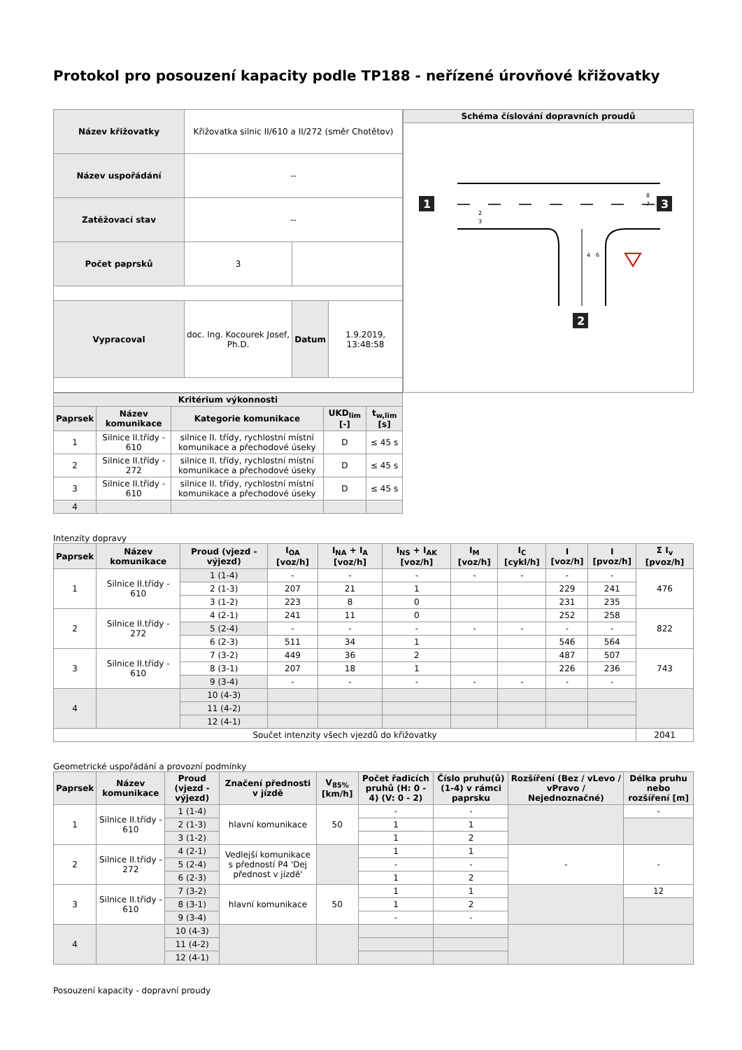Protokol pro posouzení kapacity podle TP188 - neřízené úrovňové křižovatky
| Název křižovatky | Křižovatka silnic II/610 a II/272 (směr Chotětov) | | |
| Název uspořádání | -- | | |
| Zatěžovací stav | -- | | |
| Počet paprsků | 3 | | |
| Vypracoval | doc. Ing. Kocourek Josef, Ph.D. | Datum | 1.9.2019, 13:48:58 |
| Schéma číslování dopravních proudů |
| --- |
| 1 3 2 2 3 8 7 4 6 |
| Kritérium výkonnosti | | | | |
| --- | --- | --- | --- | --- |
| Paprsek | Název komunikace | Kategorie komunikace | UKD<sub>lim</sub> [-] | t<sub>w,lim</sub> [s] |
| 1 | Silnice II.třídy - 610 | silnice II. třídy, rychlostní místní komunikace a přechodové úseky | D | ≤ 45 s |
| 2 | Silnice II.třídy - 272 | silnice II. třídy, rychlostní místní komunikace a přechodové úseky | D | ≤ 45 s |
| 3 | Silnice II.třídy - 610 | silnice II. třídy, rychlostní místní komunikace a přechodové úseky | D | ≤ 45 s |
| 4 | | | | |
Intenzity dopravy
| Paprsek | Název komunikace | Proud (vjezd - výjezd) | I<sub>OA</sub> [voz/h] | I<sub>NA</sub> + I<sub>A</sub> [voz/h] | I<sub>NS</sub> + I<sub>AK</sub> [voz/h] | I<sub>M</sub> [voz/h] | I<sub>C</sub> [cykl/h] | I [voz/h] | I [pvoz/h] | Σ I<sub>v</sub> [pvoz/h] |
| --- | --- | --- | --- | --- | --- | --- | --- | --- | --- | --- |
| 1 | Silnice II.třídy - 610 | 1 (1-4) | - | - | - | - | - | - | - | 476 |
| | | 2 (1-3) | 207 | 21 | 1 | | | 229 | 241 | |
| | | 3 (1-2) | 223 | 8 | 0 | | | 231 | 235 | |
| 2 | Silnice II.třídy - 272 | 4 (2-1) | 241 | 11 | 0 | | | 252 | 258 | 822 |
| | | 5 (2-4) | - | - | - | - | - | - | - | |
| | | 6 (2-3) | 511 | 34 | 1 | | | 546 | 564 | |
| 3 | Silnice II.třídy - 610 | 7 (3-2) | 449 | 36 | 2 | | | 487 | 507 | 743 |
| | | 8 (3-1) | 207 | 18 | 1 | | | 226 | 236 | |
| | | 9 (3-4) | - | - | - | - | - | - | - | |
| 4 | | 10 (4-3) | | | | | | | | |
| | | 11 (4-2) | | | | | | | | |
| | | 12 (4-1) | | | | | | | | |
| Součet intenzity všech vjezdů do křižovatky | | | | | | | | | | 2041 |
Geometrické uspořádání a provozní podmínky
| Paprsek | Název komunikace | Proud (vjezd - výjezd) | Značení přednosti v jízdě | V<sub>85%</sub> [km/h] | Počet řadicích pruhů (H: 0 - 4) (V: 0 - 2) | Číslo pruhu(ů)(1-4) v rámci paprsku | Rozšíření (Bez / vLevo / vPravo / Nejednoznačné) | Délka pruhu nebo rozšíření [m] |
| --- | --- | --- | --- | --- | --- | --- | --- | --- |
| 1 | Silnice II.třídy - 610 | 1 (1-4) | hlavní komunikace | 50 | - | - | | - |
| | | 2 (1-3) | | | 1 | 1 | | |
| | | 3 (1-2) | | | 1 | 2 | | |
| 2 | Silnice II.třídy - 272 | 4 (2-1) | Vedlejší komunikace s předností P4 'Dej přednost v jízdě' | | 1 | 1 | - | - |
| | | 5 (2-4) | | | - | - | | |
| | | 6 (2-3) | | | 1 | 2 | | |
| 3 | Silnice II.třídy - 610 | 7 (3-2) | hlavní komunikace | 50 | 1 | 1 | | 12 |
| | | 8 (3-1) | | | 1 | 2 | | |
| | | 9 (3-4) | | | - | - | | |
| 4 | | 10 (4-3) | | | | | | |
| | | 11 (4-2) | | | | | | |
| | | 12 (4-1) | | | | | | |
Posouzení kapacity - dopravní proudy